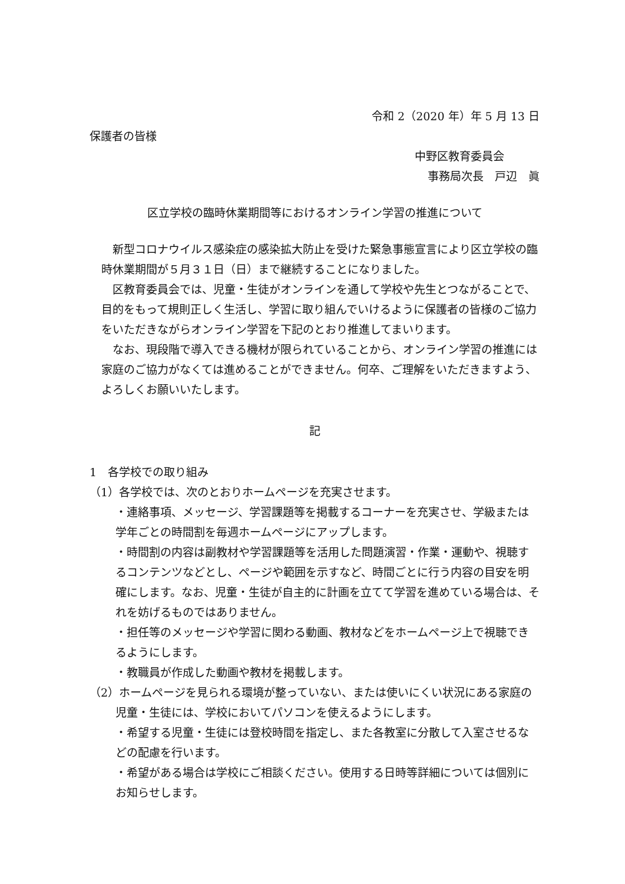令和 2（2020 年）年 5 月 13 日
保護者の皆様
中野区教育委員会
事務局次長　戸辺　眞
区立学校の臨時休業期間等におけるオンライン学習の推進について
新型コロナウイルス感染症の感染拡大防止を受けた緊急事態宣言により区立学校の臨時休業期間が５月３１日（日）まで継続することになりました。
区教育委員会では、児童・生徒がオンラインを通して学校や先生とつながることで、目的をもって規則正しく生活し、学習に取り組んでいけるように保護者の皆様のご協力をいただきながらオンライン学習を下記のとおり推進してまいります。
なお、現段階で導入できる機材が限られていることから、オンライン学習の推進には家庭のご協力がなくては進めることができません。何卒、ご理解をいただきますよう、よろしくお願いいたします。
記
1　各学校での取り組み
（1）各学校では、次のとおりホームページを充実させます。
・連絡事項、メッセージ、学習課題等を掲載するコーナーを充実させ、学級または学年ごとの時間割を毎週ホームページにアップします。
・時間割の内容は副教材や学習課題等を活用した問題演習・作業・運動や、視聴するコンテンツなどとし、ページや範囲を示すなど、時間ごとに行う内容の目安を明確にします。なお、児童・生徒が自主的に計画を立てて学習を進めている場合は、それを妨げるものではありません。
・担任等のメッセージや学習に関わる動画、教材などをホームページ上で視聴できるようにします。
・教職員が作成した動画や教材を掲載します。
（2）ホームページを見られる環境が整っていない、または使いにくい状況にある家庭の児童・生徒には、学校においてパソコンを使えるようにします。
・希望する児童・生徒には登校時間を指定し、また各教室に分散して入室させるなどの配慮を行います。
・希望がある場合は学校にご相談ください。使用する日時等詳細については個別にお知らせします。